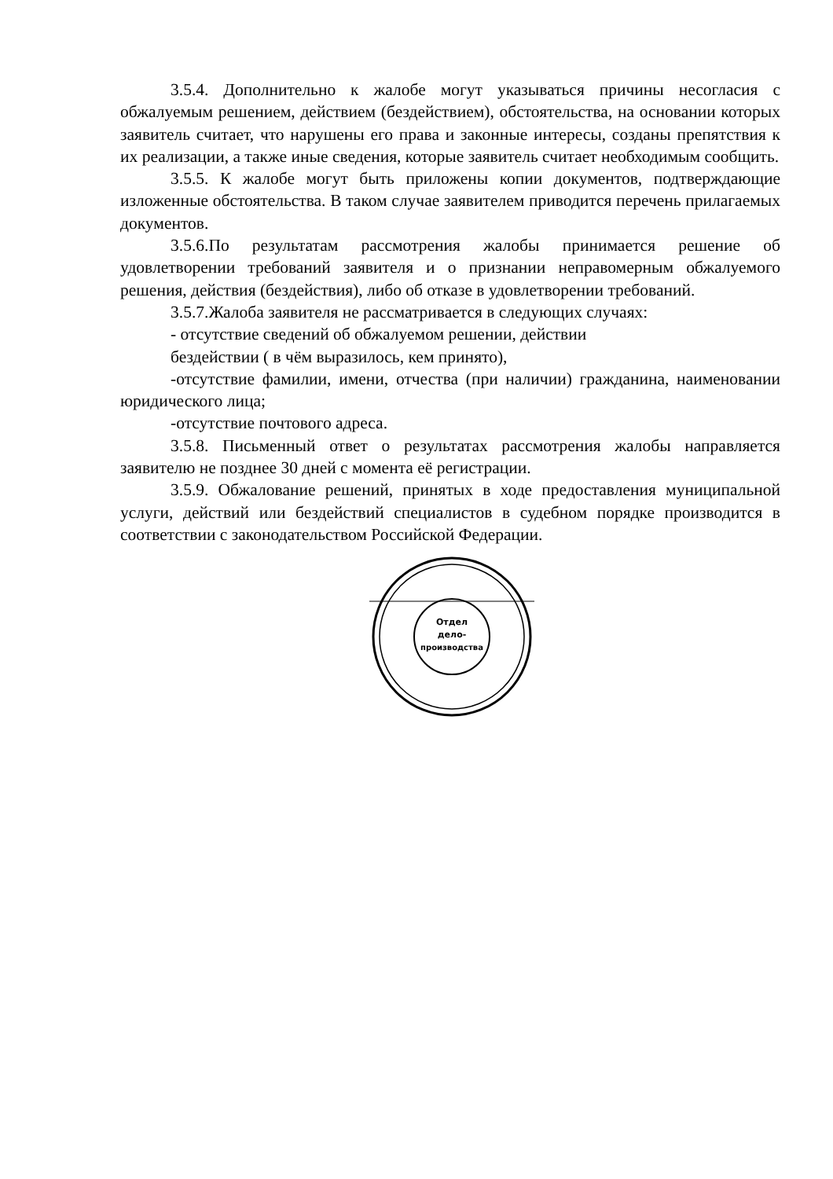3.5.4. Дополнительно к жалобе могут указываться причины несогласия с обжалуемым решением, действием (бездействием), обстоятельства, на основании которых заявитель считает, что нарушены его права и законные интересы, созданы препятствия к их реализации, а также иные сведения, которые заявитель считает необходимым сообщить.
3.5.5. К жалобе могут быть приложены копии документов, подтверждающие изложенные обстоятельства. В таком случае заявителем приводится перечень прилагаемых документов.
3.5.6.По результатам рассмотрения жалобы принимается решение об удовлетворении требований заявителя и о признании неправомерным обжалуемого решения, действия (бездействия), либо об отказе в удовлетворении требований.
3.5.7.Жалоба заявителя не рассматривается в следующих случаях:
- отсутствие сведений об обжалуемом решении, действии
бездействии ( в чём выразилось, кем принято),
-отсутствие фамилии, имени, отчества (при наличии) гражданина, наименовании юридического лица;
-отсутствие почтового адреса.
3.5.8. Письменный ответ о результатах рассмотрения жалобы направляется заявителю не позднее 30 дней с момента её регистрации.
3.5.9. Обжалование решений, принятых в ходе предоставления муниципальной услуги, действий или бездействий специалистов в судебном порядке производится в соответствии с законодательством Российской Федерации.
Отдел
дело-
производства